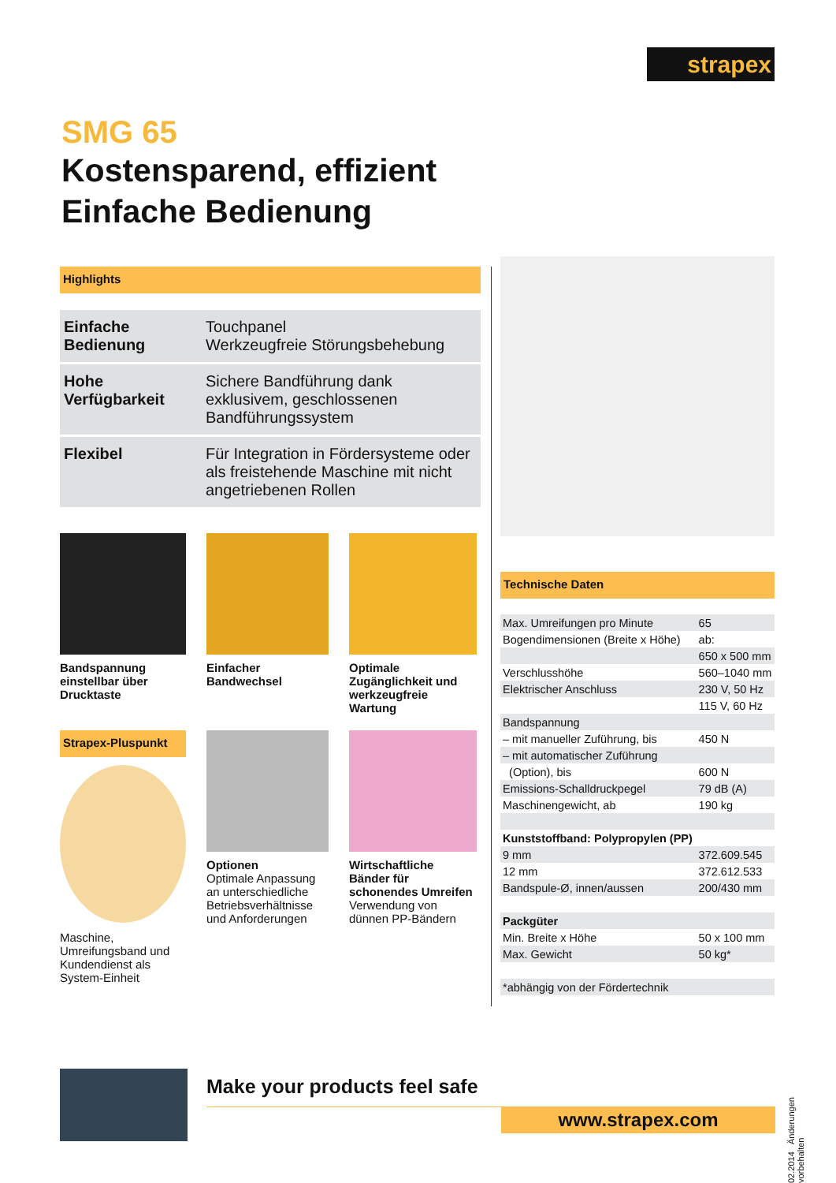strapex
SMG 65
Kostensparend, effizient
Einfache Bedienung
Highlights
| Einfache Bedienung | Touchpanel Werkzeugfreie Störungsbehebung |
| Hohe Verfügbarkeit | Sichere Bandführung dank exklusivem, geschlossenen Bandführungssystem |
| Flexibel | Für Integration in Fördersysteme oder als freistehende Maschine mit nicht angetriebenen Rollen |
Bandspannung einstellbar über Drucktaste
Einfacher Bandwechsel
Optimale Zugänglichkeit und werkzeugfreie Wartung
Strapex-Pluspunkt
Maschine, Umreifungsband und Kundendienst als System-Einheit
Optionen
Optimale Anpassung an unterschiedliche Betriebsverhältnisse und Anforderungen
Wirtschaftliche Bänder für schonendes Umreifen
Verwendung von dünnen PP-Bändern
Technische Daten
| Max. Umreifungen pro Minute | 65 |
| Bogendimensionen (Breite x Höhe) | ab: |
| | 650 x 500 mm |
| Verschlusshöhe | 560–1040 mm |
| Elektrischer Anschluss | 230 V, 50 Hz |
| | 115 V, 60 Hz |
| Bandspannung | |
| – mit manueller Zuführung, bis | 450 N |
| – mit automatischer Zuführung | |
| (Option), bis | 600 N |
| Emissions-Schalldruckpegel | 79 dB (A) |
| Maschinengewicht, ab | 190 kg |
| Kunststoffband: Polypropylen (PP) | |
| 9 mm | 372.609.545 |
| 12 mm | 372.612.533 |
| Bandspule-Ø, innen/aussen | 200/430 mm |
| Packgüter | |
| Min. Breite x Höhe | 50 x 100 mm |
| Max. Gewicht | 50 kg* |
| *abhängig von der Fördertechnik | |
02.2014 Änderungen vorbehalten
Make your products feel safe
www.strapex.com